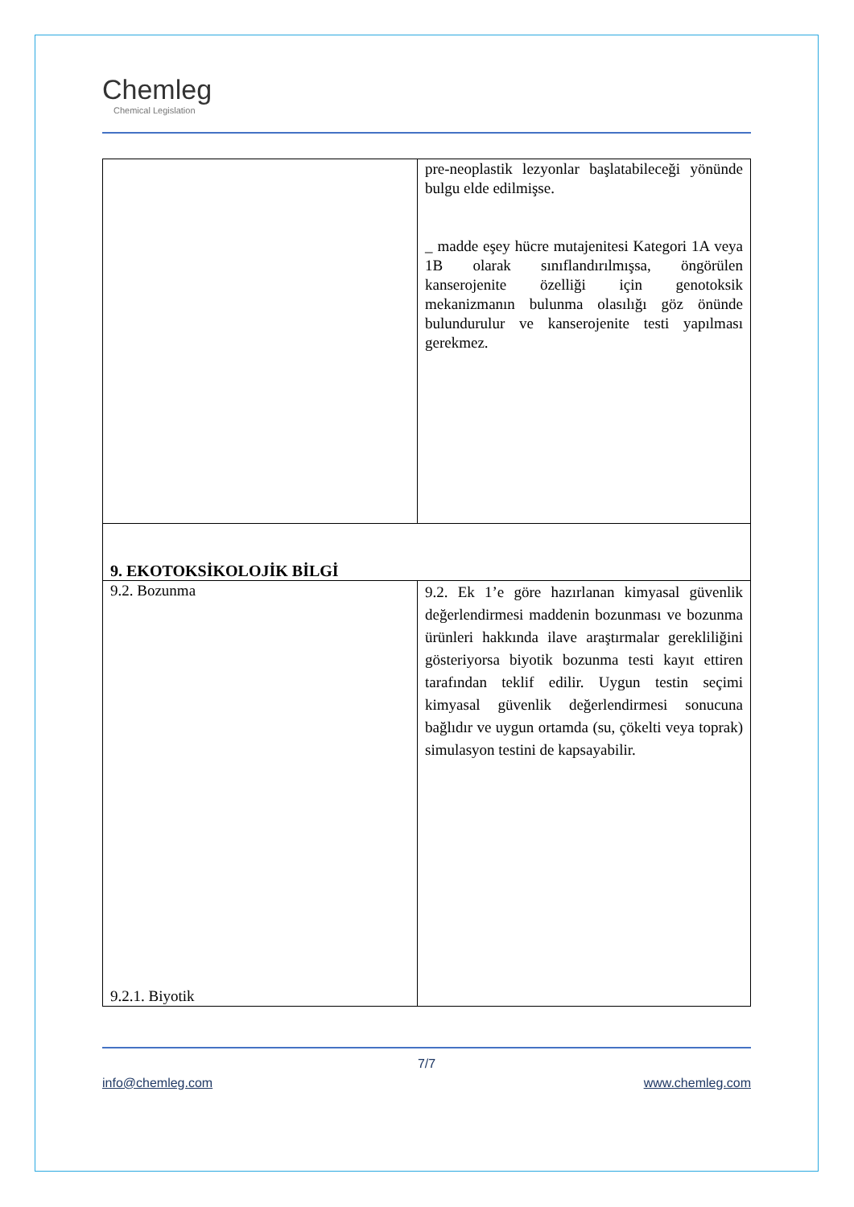Chemleg
Chemical Legislation
| | pre-neoplastik lezyonlar başlatabileceği yönünde bulgu elde edilmişse. _ madde eşey hücre mutajenitesi Kategori 1A veya 1B olarak sınıflandırılmışsa, öngörülen kanserojenite özelliği için genotoksik mekanizmanın bulunma olasılığı göz önünde bulundurulur ve kanserojenite testi yapılması gerekmez. |
| 9. EKOTOKSİKOLOJİK BİLGİ | |
| 9.2. Bozunma 9.2.1. Biyotik | 9.2. Ek 1’e göre hazırlanan kimyasal güvenlik değerlendirmesi maddenin bozunması ve bozunma ürünleri hakkında ilave araştırmalar gerekliliğini gösteriyorsa biyotik bozunma testi kayıt ettiren tarafından teklif edilir. Uygun testin seçimi kimyasal güvenlik değerlendirmesi sonucuna bağlıdır ve uygun ortamda (su, çökelti veya toprak) simulasyon testini de kapsayabilir. |
7/7
info@chemleg.com www.chemleg.com